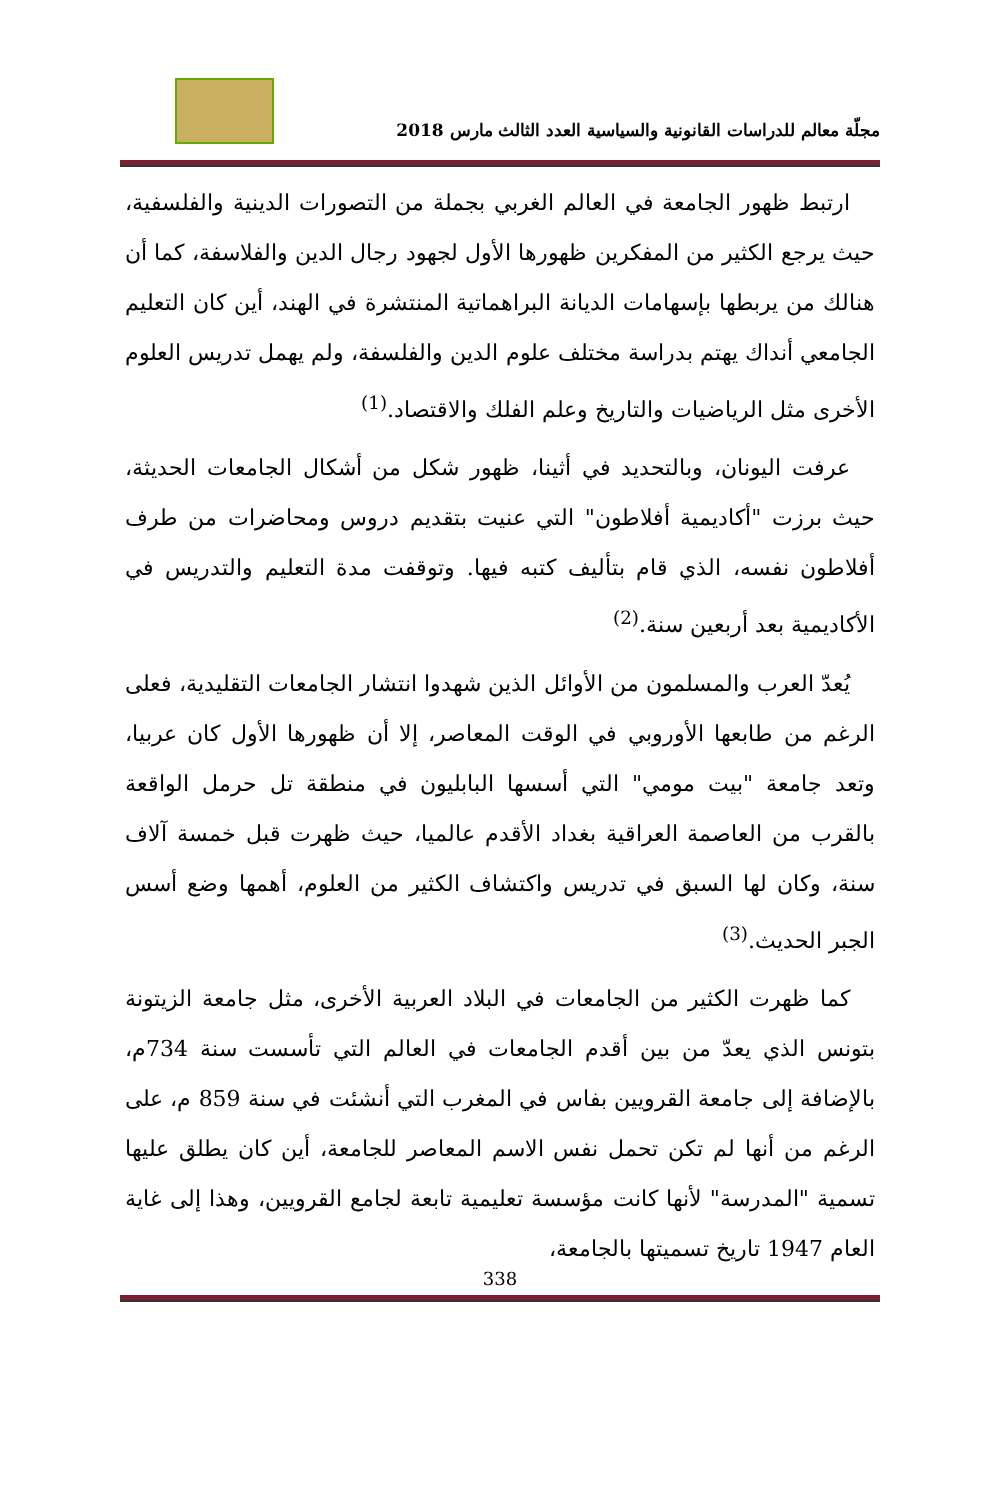مجلّة معالم للدراسات القانونية والسياسية العدد الثالث مارس 2018
ارتبط ظهور الجامعة في العالم الغربي بجملة من التصورات الدينية والفلسفية، حيث يرجع الكثير من المفكرين ظهورها الأول لجهود رجال الدين والفلاسفة، كما أن هنالك من يربطها بإسهامات الديانة البراهماتية المنتشرة في الهند، أين كان التعليم الجامعي أنداك يهتم بدراسة مختلف علوم الدين والفلسفة، ولم يهمل تدريس العلوم الأخرى مثل الرياضيات والتاريخ وعلم الفلك والاقتصاد.<sup>(1)</sup>
عرفت اليونان، وبالتحديد في أثينا، ظهور شكل من أشكال الجامعات الحديثة، حيث برزت "أكاديمية أفلاطون" التي عنيت بتقديم دروس ومحاضرات من طرف أفلاطون نفسه، الذي قام بتأليف كتبه فيها. وتوقفت مدة التعليم والتدريس في الأكاديمية بعد أربعين سنة.<sup>(2)</sup>
يُعدّ العرب والمسلمون من الأوائل الذين شهدوا انتشار الجامعات التقليدية، فعلى الرغم من طابعها الأوروبي في الوقت المعاصر، إلا أن ظهورها الأول كان عربيا، وتعد جامعة "بيت مومي" التي أسسها البابليون في منطقة تل حرمل الواقعة بالقرب من العاصمة العراقية بغداد الأقدم عالميا، حيث ظهرت قبل خمسة آلاف سنة، وكان لها السبق في تدريس واكتشاف الكثير من العلوم، أهمها وضع أسس الجبر الحديث.<sup>(3)</sup>
كما ظهرت الكثير من الجامعات في البلاد العربية الأخرى، مثل جامعة الزيتونة بتونس الذي يعدّ من بين أقدم الجامعات في العالم التي تأسست سنة 734م، بالإضافة إلى جامعة القرويين بفاس في المغرب التي أنشئت في سنة 859 م، على الرغم من أنها لم تكن تحمل نفس الاسم المعاصر للجامعة، أين كان يطلق عليها تسمية "المدرسة" لأنها كانت مؤسسة تعليمية تابعة لجامع القرويين، وهذا إلى غاية العام 1947 تاريخ تسميتها بالجامعة،
338